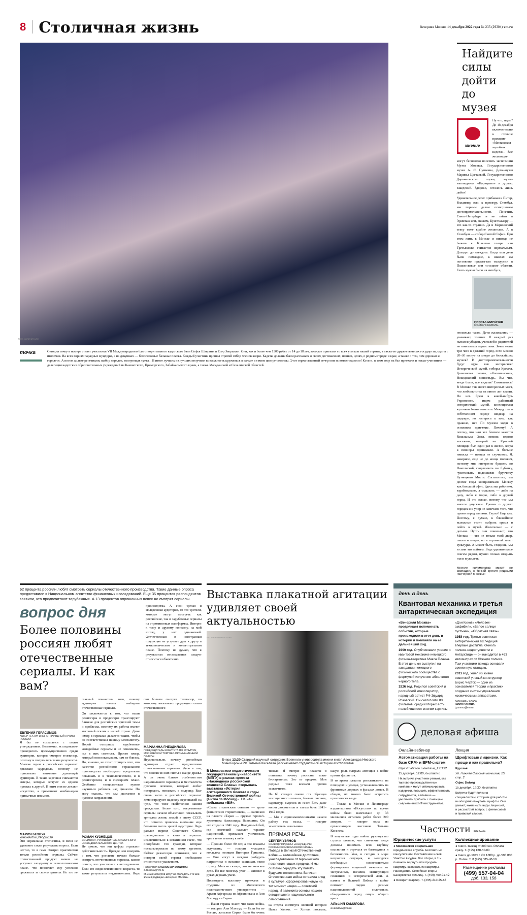8 Столичная жизнь Вечерняя Москва 14 декабря 2022 года № 235 (29304) vm.ru
АННА МАЛИНИНА/ЗЕ
точка
Сегодня точку в номере ставят участники VII Международного благотворительного кадетского бала Софья Шаврина и Егор Зворыкин. Они, как и более чем 1500 ребят от 14 до 18 лет, которые приехали со всех уголков нашей страны, а также из дружественных государств, одеты с иголочки. На всех парнях парадные мундиры, а на девушках — белоснежные бальные платья. Каждый участник прошел строгий отбор членов жюри. Кадеты должны были рассказать о своих достижениях, планах, целях, о родном городе и крае, а также о том, чем дорожат и гордятся. А потом долгие репетиции, выбор нарядов, волнующая суета... В итоге лучших из лучших получили возможность кружиться в вальсе в самом центре столицы. Этот торжественный вечер они запомнят надолго! Кстати, в этом году на бал приехали и новые участники — делегации кадетских образовательных учреждений из Камчатского, Приморского, Забайкальского краев, а также Магаданской и Сахалинской областей.
Найдите силы дойти до музея
мнение
Ну что, идем? До 18 декабря включительно в столице проходит «Московская музейная неделя». Все желающие могут бесплатно посетить экспозиции Музея Москвы, Государственного музея А. С. Пушкина, Дома-музея Марины Цветаевой, Государственного Дарвиновского музея, музея-заповедника «Царицыно» и других заведений. Здорово, осталось лишь дойти!
Удивительное дело: прибывая в Питер, Владимир или, к примеру, Стамбул, мы первым делом осматриваем достопримечательности. Посетить Санкт-Петербург и не зайти в Эрмитаж или, скажем, Кунсткамеру — это как-то странно. Да и Мариинский театр тоже крайне желателен. А в Стамбуле — собор Святой Софии. При этом жить в Москве и никогда не бывать в Большом театре или Третьяковке считается нормальным. Доходит до анекдота. Когда мои дети были помладше, в школах им постоянно предлагали экскурсии в Подмосковье или соседние области. Ехать нужно было на автобусе,
НИКИТА МИРОНОВ
ОБОЗРЕВАТЕЛЬ
несколько часов. Дети жаловались — укачивает, тошнит. Я каждый раз пытался убедить учителей и родителей не заниматься глупостями. Зачем ехать три часа в дальний город, если можно 20–30 минут на метро до ближайших музеев? И достопримечательности будут куда как интереснее! Исторический музей, соборы Кремля, Грановитая палата, «Коломенское», Новодевичий монастырь. Вы что, везде были, все видели? Сомневаюсь! В Москве так много интересных мест, что любопытства на много лет хватит. Но нет. Едем в какой-нибудь Ухрюпинск, ищем районный исторический музей, восхищаемся кусочком бивня мамонта. Между тем в собственном городе шедевр на шедевре, но интереса к ним, как правило, нет. По музеям ходят в основном приезжие. Почему? А потому, что нам все близкое кажется банальным. Знал, помню, одного москвича, который на Красной площади был один раз в жизни, когда в пионеры принимали. А больше никогда — повода не случилось. Я, наверное, еще не до конца москвич, поэтому мне интересно бродить по Никольской, сворачивать на Лубянку, чувствовать подошвами брусчатку Кузнецкого Моста. Согласитесь, мы долгие годы воспринимали Москву как большой офис. Здесь мы работаем, зарабатываем, а отдыхать — либо на дачу, либо к морю, либо в другой город. И это плохо, потому что мы многое упускаем. Грезим о других городах и в упор не замечаем того, что прямо перед глазами. Глупо? Еще как. Поэтому, я думаю, в ближайшие выходные стоит выбрать время и пойти в музей. Желательно — с детьми. Пусть они понимают, что Москва — это не только твой двор, школа и метро, но и огромный пласт культуры. А может быть, глядишь, мы и сами это поймем. Ведь удивительное совсем рядом, нужно только открыть глаза и увидеть.
Мнение колумнистов может не совпадать с точкой зрения редакции «Вечерней Москвы»
52 процента россиян любят смотреть сериалы отечественного производства. Такие данные опроса предоставили в Национальном агентстве финансовых исследований. Еще 35 процентов респондентов заявили, что предпочитают зарубежные. А 13 процентов опрошенных вовсе не смотрят сериалы.
вопрос дня
Более половины россиян любят отечественные сериалы. И как вам?
производства. А если зрелая и молодежная аудитория, то это зрители, которые могут смотреть как российские, так и зарубежные сериалы на стриминговых платформах. Интерес к тому и другому контенту, на мой взгляд, у них одинаковый. Отечественная и иностранная продукция не уступает друг к другу в технологическом и концептуальном плане. Поэтому не думаю, что к результатам исследования следует относиться объективно.
ЕВГЕНИЙ ГЕРАСИМОВ
АКТЕР ТЕАТРА И КИНО, НАРОДНЫЙ АРТИСТ РОССИИ
Я бы не согласился с таким утверждением. Возможно, исследование проводилось преимущественно среди аудитории, которая смотрит телевизор, поэтому и получились такие результаты. Многие герои в российских сериалах довольно заурядные, поэтому не привлекают внимания думающей аудитории. В таких картинах снимаются актеры, которые кочуют из одного проекта в другой. И этим они не делают искусство, а применяют комбинацию привычных штампов.
МАРИЯ БЕЗРУК
КИНОКРИТИК, ПРОДЮСЕР
Это нормальная статистика, и меня не удивляют такие результаты опроса. Если честно, то я сама смотрю практически только российские сериалы. Сейчас отечественный продукт ничем не уступает западному в технологическом плане, что позволяет ему успешно сражаться за своего зрителя. Но это не главный показатель того, почему аудитория начала выбирать отечественные сериалы.
Он заключается в том, что наши режиссеры и продюсеры транслируют близкие для российских зрителей темы и проблемы, поэтому их работы имеют массовый отклик в нашей стране. Даже юмор в сериалах делается таким, чтобы он соответствовал нашему менталитету. Порой смотришь зарубежные комедийные сериалы и не понимаешь, где в них смеяться. Просто юмор, который они показывают, нам не близок. Но, конечно, не стоит отрицать того, что качество российского сериального производства необходимо продолжать повышать и в технологическом, и в режиссерском, и в сценарном плане. Особенно специалистам нужно научиться работать над финалом. Но могу сказать, что мы двигаемся в нужном направлении.
РОМАН КУЗНЕЦОВ
СОЦИОЛОГ, РУКОВОДИТЕЛЬ СТОЛИЧНОГО ИССЛЕДОВАТЕЛЬСКОГО ЦЕНТРА
Не думаю, что эти цифры отражают действительность. Прежде чем говорить о том, что россияне начали больше смотреть отечественные сериалы, важно понять, кто участвовал в исследовании. Если это люди пенсионного возраста, то такие результаты неудивительны. Ведь они больше смотрят телевизор, по которому показывают продукцию только отечественного
МАРИАННА ГНЕЗДИЛОВА
ПРЕДСЕДАТЕЛЬ КОМИТЕТА ПО КУЛЬТУРЕ МОСКОВСКОЙ ТОРГОВО-ПРОМЫШЛЕННОЙ ПАЛАТЫ
Неудивительно, почему российская аудитория отдает предпочтение отечественным сериалам. Дело в том, что многие из них сняты в жанре драмы. А он очень близок особенностям национального характера и менталитета русского человека, который любит пострадать, поплакать в подушку. Еще очень часто в российских сериалах демонстрируют надежду персонажей на чудо, что тоже свойственно нашим гражданам. Более того, современные сериалы начали объективно показывать зрителям жизнь людей в эпоху СССР, что помогло привлечь внимание еще большего числа зрелой аудитории. Ведь раньше период Советского Союза преподносили в кино и сериалах исключительно в негативном свете, что оскорбляло тех граждан, которые ностальгировали по этому времени. Сейчас режиссеры понимают, что к истории своей страны необходимо относиться с уважением.
Подготовил АЛЕКСАНДР ЗОСИМОВ a.zosimov@vm.ru
Мнения экспертов могут не совпадать с точкой зрения редакции «Вечерней Москвы»
Выставка плакатной агитации удивляет своей актуальностью
НАТАЛЬЯ ФЕОКТИСТОВА
Вчера 13:30 Старший научный сотрудник Военного университета имени князя Александра Невского Минобороны РФ Татьяна Киселева рассказывает студентам об истории агитплакатов
В Московском педагогическом государственном университете (МПГУ) в рамках проекта «Наследники российской воинской Славы» открылась выставка «История агитационного плаката в годы Великой Отечественной войны (Битва за Москву)». На ней побывала «ВМ».
«Слава сталинским соколам — грозе фашистских стервятников», — написано на плакате «Таран — оружие героев!» художника Александра Волошина. Он его создал в 1941 году. Воздушный бой, где советский самолет таранит нацистский, призывает уничтожать врага и его технику в небе.
— Прошло более 80 лет, а эти плакаты актуальны, — говорит учащаяся колледжа полиции Виктория Гришина. — Они могут в каждом разбудить патриотизм и желание защищать свою страну. Многие скажут, это не женское дело. Но нас многому учат — автомат в руках держать умею.
Посмотреть выставку приехали и студенты из Московского политехнического университета — Арман Афсарзада из Афганистана и Али Махмуд из Сирии.
— Наши страны знают, что такое война, — говорит Али Махмуд. — Если бы не Россия, жителям Сирии было бы очень тяжело. Я смотрю на плакаты и понимаю, почему россияне такие бесстрашные. Это от предков. Мои родные тоже воевали против захватчиков.
На 63 стендах свыше ста образцов агитационного плаката, боевых листков, карикатур, вырезок из газет. Есть даже копии документов и схемы боев 1941–1942 годов.
— Мы с единомышленниками начали работу год назад, — говорит заместитель начальника
ПРЯМАЯ РЕЧЬ
СЕРГЕЙ УЗЯНОВ
СОАВТОР ПРОЕКТА «НАСЛЕДНИКИ РОССИЙСКОЙ ВОИНСКОЙ СЛАВЫ»
Победа в Великой Отечественной войне — величайшее достояние, унаследованное от героического поколения наших предков. И мы обязаны передать эту память будущим поколениям. Великая Отечественная война оставила след в культуре, сформировав новую на тот момент нацию — советский народ. И заложила основы нашего сегодняшнего национального самосознания.
ка отдела института военной истории Павел Улизко. — Хотели показать, какую роль сыграла агитация в войне против фашистов.
В то время плакаты расклеивались на площадях и улицах, устанавливались на фронтовых дорогах и фасадах домов. В общем, их можно было встретить практически везде.
— Только в Москве и Ленинграде издательством «Искусство» во время войны было напечатано до 33 миллионов оттисков работ более 200 авторов, — говорит одна из организаторов выставки Татьяна Киселева.
В непростые годы войны руководство страны заявило, что советские люди должны понимать всю глубину опасности и отречься от благодушия и беспечности. Увы, и сегодня в мире непростая ситуация, и молодежи необходимо самостоятельно формировать защитный механизм от экстремизма, насилия, манипуляции сознанием и исторической лжи. А память о Великой Победе в войне поможет людям разных национальностей сплотиться, объединиться перед лицом общего врага.
АЛЬФИЯ КАМИЛОВА
a.kamilova@vm.ru
день в день
Квантовая механика и третья антарктическая экспедиция
«Вечерняя Москва» продолжает вспоминать события, которые происходили в этот день в истории и повлияли на ее дальнейший ход.
1900 год. Опубликовали учение о квантовой механике немецкого физика-теоретика Макса Планка. В этот день он выступил на заседании немецкого физического сообщества с формулой излучения абсолютно черного тела.
1926 год. Родился советский и российский кинооператор, народный артист РФ Эдуард Розовский. Он снял почти 80 фильмов, среди которых есть полюбившиеся многим картины «Дон Кихот» «Человек-амфибия», «Белое солнце пустыни», «Обратная связь».
1958 год. Третья советская антарктическая экспедиция впервые достигла Южного полюса недоступности в Антарктиде — он находится в 463 километрах от Южного полюса. Там участники похода основали временную станцию.
2011 год. Ушел из жизни советский ученый-конструктор Борис Черток — один из основателей теории и практики создания систем управления космическими аппаратами.
Календарь читала
ЮЛИЯ ПАНОВА
j.panova@vm.ru
деловая афиша
Онлайн-вебинар
Автоматизация работы на базе CRM- и BPM-систем
https://maticson.ru/webinar_151222
15 декабря, 12:00, бесплатно
На встрече участники узнают, как торгово-производственные компании могут оптимизировать издержки, повысить эффективность сотрудников, а главное — увеличить прибыль с помощью современных ИТ-инструментов.
Лекция
Шрифтовые лицензии. Как проще и как правильно?
Курская
Ул. Нижняя Сыромятническая, 10, стр. 2
Офис Dotorg
15 декабря, 19:30, бесплатно
Встреча будет полезна специалистам, которым для работы необходимо покупать шрифты. Они узнают, какие есть виды лицензий, и рассмотрят вопрос с финансовой и правовой сторон.
Частности РЕКЛАМА
Юридические услуги
● Московская социальная юридическая служба. Бесплатные консультации. Составление исков. Участие в судах. Все споры, в т. ч. поможем вернуть или продать квартиру, выписать из квартиры. Наследство. Семейные споры. Банкротство физлиц. Т. (499) 409-91-42
● Возврат квартир. Т. (495) 210-25-63
Коллекционирование
● Книги. Выезд от 200 экз. Оплата сразу. Т. (495) 128-50-09
● Книги до 1945 г. От 1000 р. до 500 000 р. Полки. Т. 8 (925) 585-40-56
Размещение рекламы
(499) 557-04-04
доб. 133, 158